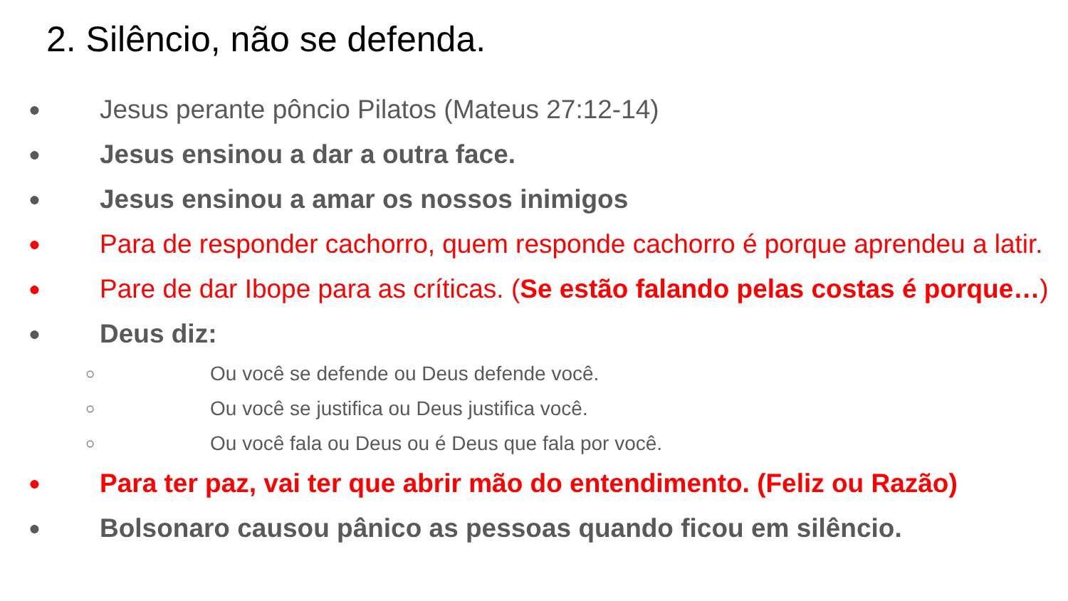2. Silêncio, não se defenda.
● Jesus perante pôncio Pilatos (Mateus 27:12-14)
● Jesus ensinou a dar a outra face.
● Jesus ensinou a amar os nossos inimigos
● Para de responder cachorro, quem responde cachorro é porque aprendeu a latir.
● Pare de dar Ibope para as críticas. (Se estão falando pelas costas é porque…)
● Deus diz:
○ Ou você se defende ou Deus defende você.
○ Ou você se justifica ou Deus justifica você.
○ Ou você fala ou Deus ou é Deus que fala por você.
● Para ter paz, vai ter que abrir mão do entendimento. (Feliz ou Razão)
● Bolsonaro causou pânico as pessoas quando ficou em silêncio.